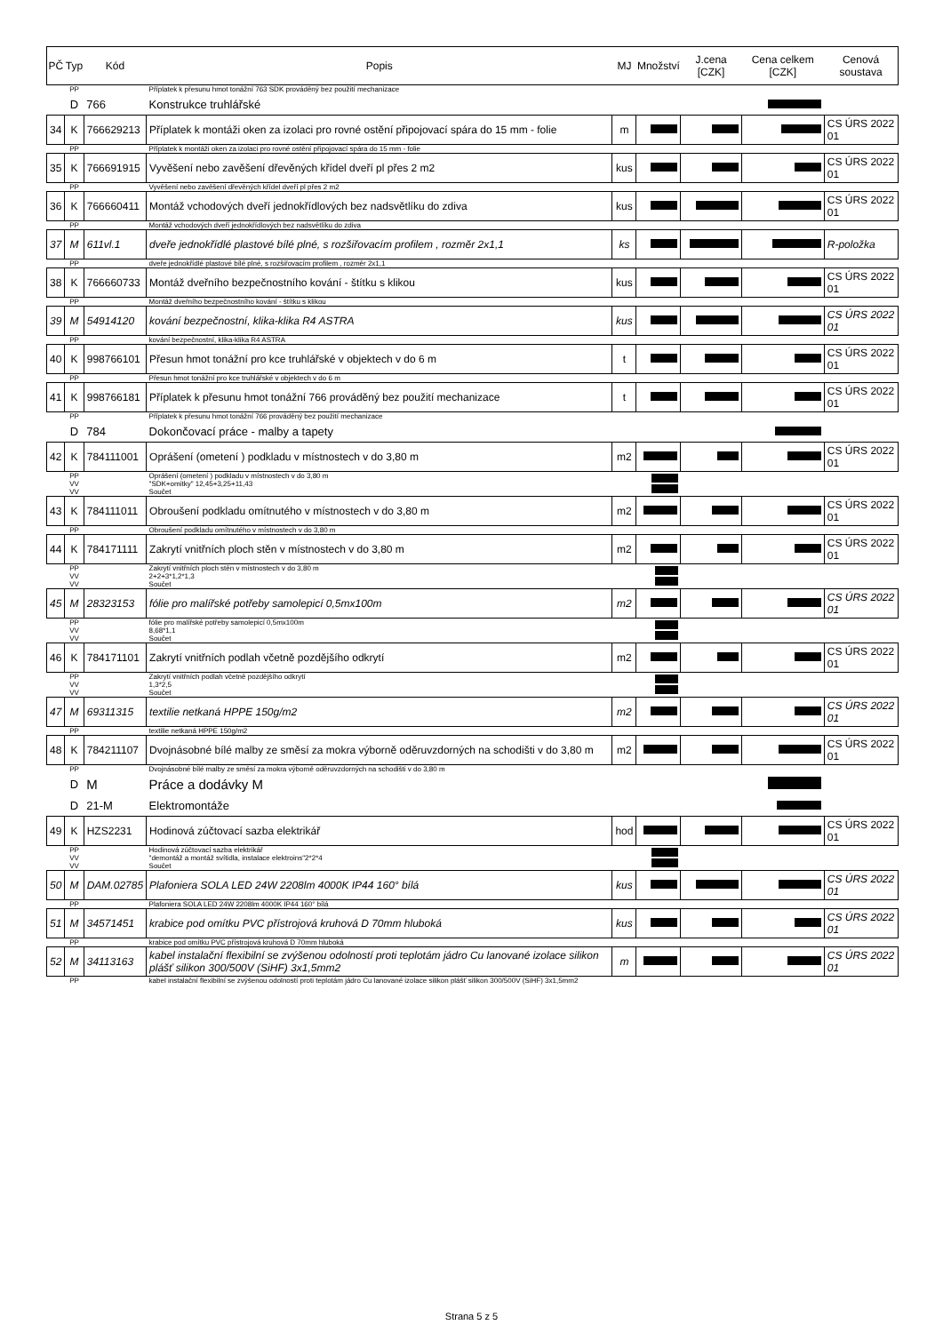| PČ | Typ | Kód | Popis | MJ | Množství | J.cena [CZK] | Cena celkem [CZK] | Cenová soustava |
| --- | --- | --- | --- | --- | --- | --- | --- | --- |
| | PP | | Příplatek k přesunu hmot tonážní 763 SDK prováděný bez použití mechanizace | | | | | |
| | D | 766 | Konstrukce truhlářské | | | | | |
| 34 | K | 766629213 | Příplatek k montáži oken za izolaci pro rovné ostění připojovací spára do 15 mm - folie | m | | | | CS ÚRS 2022 01 |
| | PP | | Příplatek k montáži oken za izolaci pro rovné ostění připojovací spára do 15 mm - folie | | | | | |
| 35 | K | 766691915 | Vyvěšení nebo zavěšení dřevěných křídel dveří pl přes 2 m2 | kus | | | | CS ÚRS 2022 01 |
| | PP | | Vyvěšení nebo zavěšení dřevěných křídel dveří pl přes 2 m2 | | | | | |
| 36 | K | 766660411 | Montáž vchodových dveří jednokřídlových bez nadsvětlíku do zdiva | kus | | | | CS ÚRS 2022 01 |
| | PP | | Montáž vchodových dveří jednokřídlových bez nadsvětlíku do zdiva | | | | | |
| 37 | M | 611vl.1 | dveře jednokřídlé plastové bílé plné, s rozšiřovacím profilem , rozměr 2x1,1 | ks | | | | R-položka |
| | PP | | dveře jednokřídlé plastové bílé plné, s rozšiřovacím profilem , rozměr 2x1,1 | | | | | |
| 38 | K | 766660733 | Montáž dveřního bezpečnostního kování - štítku s klikou | kus | | | | CS ÚRS 2022 01 |
| | PP | | Montáž dveřního bezpečnostního kování - štítku s klikou | | | | | |
| 39 | M | 54914120 | kování bezpečnostní, klika-klika R4 ASTRA | kus | | | | CS ÚRS 2022 01 |
| | PP | | kování bezpečnostní, klika-klika R4 ASTRA | | | | | |
| 40 | K | 998766101 | Přesun hmot tonážní pro kce truhlářské v objektech v do 6 m | t | | | | CS ÚRS 2022 01 |
| | PP | | Přesun hmot tonážní pro kce truhlářské v objektech v do 6 m | | | | | |
| 41 | K | 998766181 | Příplatek k přesunu hmot tonážní 766 prováděný bez použití mechanizace | t | | | | CS ÚRS 2022 01 |
| | PP | | Příplatek k přesunu hmot tonážní 766 prováděný bez použití mechanizace | | | | | |
| | D | 784 | Dokončovací práce - malby a tapety | | | | | |
| 42 | K | 784111001 | Oprášení (ometení ) podkladu v místnostech v do 3,80 m | m2 | | | | CS ÚRS 2022 01 |
| | PP VV VV | | Oprášení (ometení ) podkladu v místnostech v do 3,80 m "SDK+omitky" 12,45+3,25+11,43 Součet | | | | | |
| 43 | K | 784111011 | Obroušení podkladu omítnutého v místnostech v do 3,80 m | m2 | | | | CS ÚRS 2022 01 |
| | PP | | Obroušení podkladu omítnutého v místnostech v do 3,80 m | | | | | |
| 44 | K | 784171111 | Zakrytí vnitřních ploch stěn v místnostech v do 3,80 m | m2 | | | | CS ÚRS 2022 01 |
| | PP VV VV | | Zakrytí vnitřních ploch stěn v místnostech v do 3,80 m 2+2+3*1,2*1,3 Součet | | | | | |
| 45 | M | 28323153 | fólie pro malířské potřeby samolepicí 0,5mx100m | m2 | | | | CS ÚRS 2022 01 |
| | PP VV VV | | fólie pro malířské potřeby samolepicí 0,5mx100m 8,68*1,1 Součet | | | | | |
| 46 | K | 784171101 | Zakrytí vnitřních podlah včetně pozdějšího odkrytí | m2 | | | | CS ÚRS 2022 01 |
| | PP VV VV | | Zakrytí vnitřních podlah včetně pozdějšího odkrytí 1,3*2,5 Součet | | | | | |
| 47 | M | 69311315 | textilie netkaná HPPE 150g/m2 | m2 | | | | CS ÚRS 2022 01 |
| | PP | | textilie netkaná HPPE 150g/m2 | | | | | |
| 48 | K | 784211107 | Dvojnásobné bílé malby ze směsí za mokra výborně oděruvzdorných na schodišti v do 3,80 m | m2 | | | | CS ÚRS 2022 01 |
| | PP | | Dvojnásobné bílé malby ze směsí za mokra výborně oděruvzdorných na schodišti v do 3,80 m | | | | | |
| | D | M | Práce a dodávky M | | | | | |
| | D | 21-M | Elektromontáže | | | | | |
| 49 | K | HZS2231 | Hodinová zúčtovací sazba elektrikář | hod | | | | CS ÚRS 2022 01 |
| | PP VV VV | | Hodinová zúčtovací sazba elektrikář "demontáž a montáž svítidla, instalace elektroins"2*2*4 Součet | | | | | |
| 50 | M | DAM.02785 | Plafoniera SOLA LED 24W 2208lm 4000K IP44 160° bílá | kus | | | | CS ÚRS 2022 01 |
| | PP | | Plafoniera SOLA LED 24W 2208lm 4000K IP44 160° bílá | | | | | |
| 51 | M | 34571451 | krabice pod omítku PVC přístrojová kruhová D 70mm hluboká | kus | | | | CS ÚRS 2022 01 |
| | PP | | krabice pod omítku PVC přístrojová kruhová D 70mm hluboká | | | | | |
| 52 | M | 34113163 | kabel instalační flexibilní se zvýšenou odolností proti teplotám jádro Cu lanované izolace silikon plášť silikon 300/500V (SiHF) 3x1,5mm2 | m | | | | CS ÚRS 2022 01 |
| | PP | | kabel instalační flexibilní se zvýšenou odolností proti teplotám jádro Cu lanované izolace silikon plášť silikon 300/500V (SiHF) 3x1,5mm2 | | | | | |
Strana 5 z 5